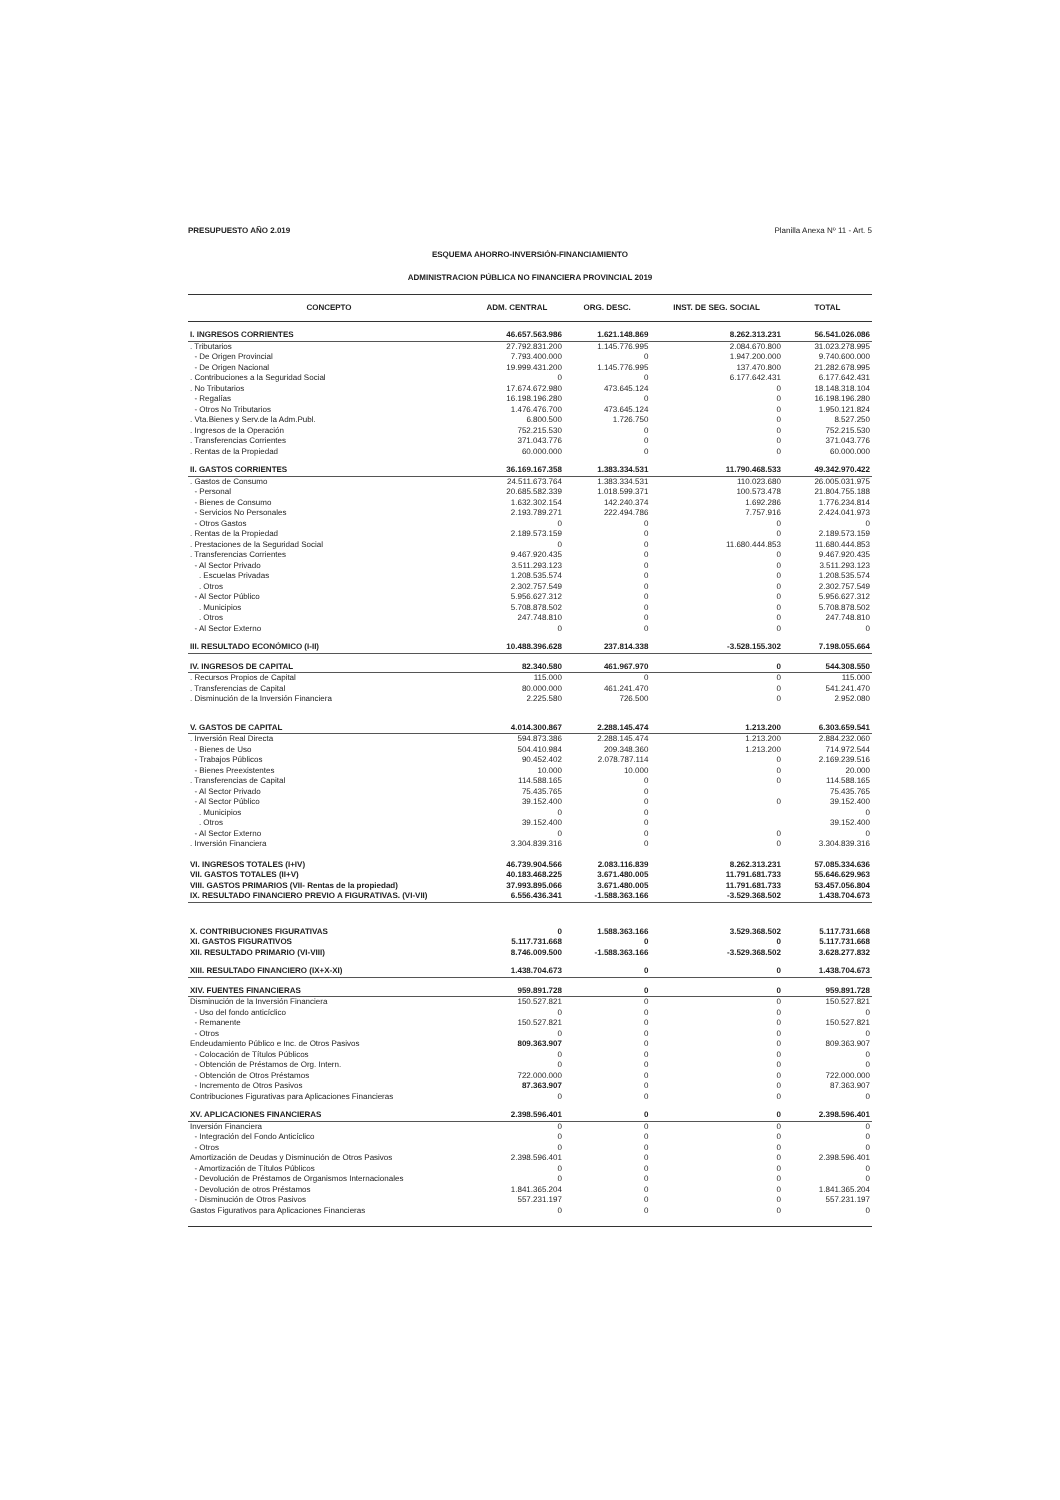PRESUPUESTO AÑO 2.019 Planilla Anexa Nº 11 - Art. 5
ESQUEMA AHORRO-INVERSIÓN-FINANCIAMIENTO
ADMINISTRACION PÚBLICA NO FINANCIERA PROVINCIAL 2019
| CONCEPTO | ADM. CENTRAL | ORG. DESC. | INST. DE SEG. SOCIAL | TOTAL |
| --- | --- | --- | --- | --- |
| I. INGRESOS CORRIENTES | 46.657.563.986 | 1.621.148.869 | 8.262.313.231 | 56.541.026.086 |
| . Tributarios | 27.792.831.200 | 1.145.776.995 | 2.084.670.800 | 31.023.278.995 |
| - De Origen Provincial | 7.793.400.000 | 0 | 1.947.200.000 | 9.740.600.000 |
| - De Origen Nacional | 19.999.431.200 | 1.145.776.995 | 137.470.800 | 21.282.678.995 |
| . Contribuciones a la Seguridad Social | 0 | 0 | 6.177.642.431 | 6.177.642.431 |
| . No Tributarios | 17.674.672.980 | 473.645.124 | 0 | 18.148.318.104 |
| - Regalías | 16.198.196.280 | 0 | 0 | 16.198.196.280 |
| - Otros No Tributarios | 1.476.476.700 | 473.645.124 | 0 | 1.950.121.824 |
| . Vta.Bienes y Serv.de la Adm.Publ. | 6.800.500 | 1.726.750 | 0 | 8.527.250 |
| . Ingresos de la Operación | 752.215.530 | 0 | 0 | 752.215.530 |
| . Transferencias Corrientes | 371.043.776 | 0 | 0 | 371.043.776 |
| . Rentas de la Propiedad | 60.000.000 | 0 | 0 | 60.000.000 |
| II. GASTOS CORRIENTES | 36.169.167.358 | 1.383.334.531 | 11.790.468.533 | 49.342.970.422 |
| . Gastos de Consumo | 24.511.673.764 | 1.383.334.531 | 110.023.680 | 26.005.031.975 |
| - Personal | 20.685.582.339 | 1.018.599.371 | 100.573.478 | 21.804.755.188 |
| - Bienes de Consumo | 1.632.302.154 | 142.240.374 | 1.692.286 | 1.776.234.814 |
| - Servicios No Personales | 2.193.789.271 | 222.494.786 | 7.757.916 | 2.424.041.973 |
| - Otros Gastos | 0 | 0 | 0 | 0 |
| . Rentas de la Propiedad | 2.189.573.159 | 0 | 0 | 2.189.573.159 |
| . Prestaciones de la Seguridad Social | 0 | 0 | 11.680.444.853 | 11.680.444.853 |
| . Transferencias Corrientes | 9.467.920.435 | 0 | 0 | 9.467.920.435 |
| - Al Sector Privado | 3.511.293.123 | 0 | 0 | 3.511.293.123 |
| . Escuelas Privadas | 1.208.535.574 | 0 | 0 | 1.208.535.574 |
| . Otros | 2.302.757.549 | 0 | 0 | 2.302.757.549 |
| - Al Sector Público | 5.956.627.312 | 0 | 0 | 5.956.627.312 |
| . Municipios | 5.708.878.502 | 0 | 0 | 5.708.878.502 |
| . Otros | 247.748.810 | 0 | 0 | 247.748.810 |
| - Al Sector Externo | 0 | 0 | 0 | 0 |
| III. RESULTADO ECONÓMICO (I-II) | 10.488.396.628 | 237.814.338 | -3.528.155.302 | 7.198.055.664 |
| IV. INGRESOS DE CAPITAL | 82.340.580 | 461.967.970 | 0 | 544.308.550 |
| . Recursos Propios de Capital | 115.000 | 0 | 0 | 115.000 |
| . Transferencias de Capital | 80.000.000 | 461.241.470 | 0 | 541.241.470 |
| . Disminución de la Inversión Financiera | 2.225.580 | 726.500 | 0 | 2.952.080 |
| V. GASTOS DE CAPITAL | 4.014.300.867 | 2.288.145.474 | 1.213.200 | 6.303.659.541 |
| . Inversión Real Directa | 594.873.386 | 2.288.145.474 | 1.213.200 | 2.884.232.060 |
| - Bienes de Uso | 504.410.984 | 209.348.360 | 1.213.200 | 714.972.544 |
| - Trabajos Públicos | 90.452.402 | 2.078.787.114 | 0 | 2.169.239.516 |
| - Bienes Preexistentes | 10.000 | 10.000 | 0 | 20.000 |
| . Transferencias de Capital | 114.588.165 | 0 | 0 | 114.588.165 |
| - Al Sector Privado | 75.435.765 | 0 | | 75.435.765 |
| - Al Sector Público | 39.152.400 | 0 | 0 | 39.152.400 |
| . Municipios | 0 | 0 | | 0 |
| . Otros | 39.152.400 | 0 | | 39.152.400 |
| - Al Sector Externo | 0 | 0 | 0 | 0 |
| . Inversión Financiera | 3.304.839.316 | 0 | 0 | 3.304.839.316 |
| VI. INGRESOS TOTALES (I+IV) | 46.739.904.566 | 2.083.116.839 | 8.262.313.231 | 57.085.334.636 |
| VII. GASTOS TOTALES (II+V) | 40.183.468.225 | 3.671.480.005 | 11.791.681.733 | 55.646.629.963 |
| VIII. GASTOS PRIMARIOS (VII- Rentas de la propiedad) | 37.993.895.066 | 3.671.480.005 | 11.791.681.733 | 53.457.056.804 |
| IX. RESULTADO FINANCIERO PREVIO A FIGURATIVAS. (VI-VII) | 6.556.436.341 | -1.588.363.166 | -3.529.368.502 | 1.438.704.673 |
| X. CONTRIBUCIONES FIGURATIVAS | 0 | 1.588.363.166 | 3.529.368.502 | 5.117.731.668 |
| XI. GASTOS FIGURATIVOS | 5.117.731.668 | 0 | 0 | 5.117.731.668 |
| XII. RESULTADO PRIMARIO (VI-VIII) | 8.746.009.500 | -1.588.363.166 | -3.529.368.502 | 3.628.277.832 |
| XIII. RESULTADO FINANCIERO (IX+X-XI) | 1.438.704.673 | 0 | 0 | 1.438.704.673 |
| XIV. FUENTES FINANCIERAS | 959.891.728 | 0 | 0 | 959.891.728 |
| Disminución de la Inversión Financiera | 150.527.821 | 0 | 0 | 150.527.821 |
| - Uso del fondo anticíclico | 0 | 0 | 0 | 0 |
| - Remanente | 150.527.821 | 0 | 0 | 150.527.821 |
| - Otros | 0 | 0 | 0 | 0 |
| Endeudamiento Público e Inc. de Otros Pasivos | 809.363.907 | 0 | 0 | 809.363.907 |
| - Colocación de Títulos Públicos | 0 | 0 | 0 | 0 |
| - Obtención de Préstamos de Org. Intern. | 0 | 0 | 0 | 0 |
| - Obtención de Otros Préstamos | 722.000.000 | 0 | 0 | 722.000.000 |
| - Incremento de Otros Pasivos | 87.363.907 | 0 | 0 | 87.363.907 |
| Contribuciones Figurativas para Aplicaciones Financieras | 0 | 0 | 0 | 0 |
| XV. APLICACIONES FINANCIERAS | 2.398.596.401 | 0 | 0 | 2.398.596.401 |
| Inversión Financiera | 0 | 0 | 0 | 0 |
| - Integración del Fondo Anticíclico | 0 | 0 | 0 | 0 |
| - Otros | 0 | 0 | 0 | 0 |
| Amortización de Deudas y Disminución de Otros Pasivos | 2.398.596.401 | 0 | 0 | 2.398.596.401 |
| - Amortización de Títulos Públicos | 0 | 0 | 0 | 0 |
| - Devolución de Préstamos de Organismos Internacionales | 0 | 0 | 0 | 0 |
| - Devolución de otros Préstamos | 1.841.365.204 | 0 | 0 | 1.841.365.204 |
| - Disminución de Otros Pasivos | 557.231.197 | 0 | 0 | 557.231.197 |
| Gastos Figurativos para Aplicaciones Financieras | 0 | 0 | 0 | 0 |